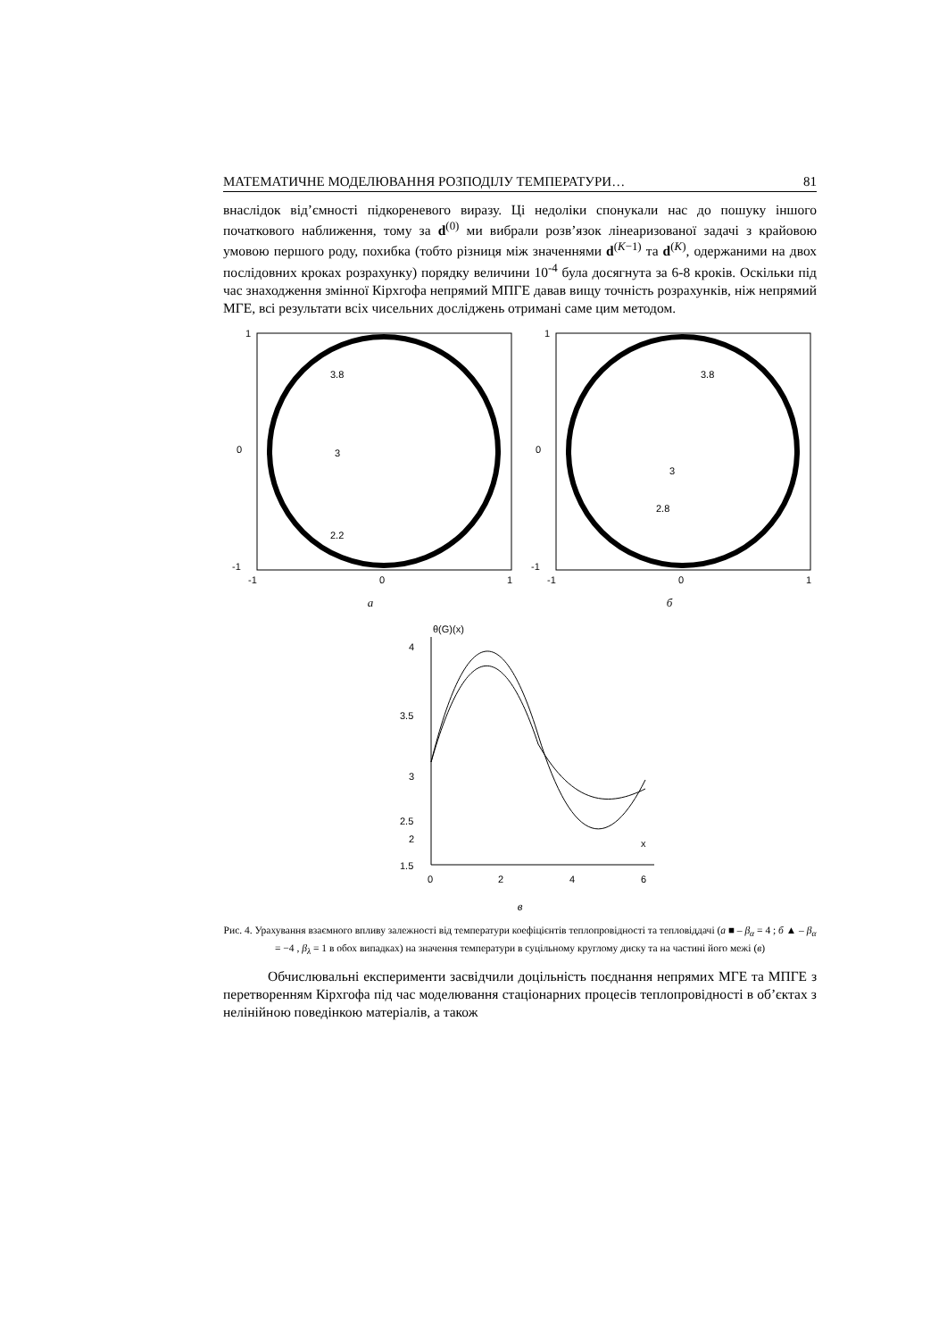МАТЕМАТИЧНЕ МОДЕЛЮВАННЯ РОЗПОДІЛУ ТЕМПЕРАТУРИ… 81
внаслідок від’ємності підкореневого виразу. Ці недоліки спонукали нас до пошуку іншого початкового наближення, тому за d<sup>(0)</sup> ми вибрали розв’язок лінеаризованої задачі з крайовою умовою першого роду, похибка (тобто різниця між значеннями d<sup>(K−1)</sup> та d<sup>(K)</sup>, одержаними на двох послідовних кроках розрахунку) порядку величини 10<sup>-4</sup> була досягнута за 6-8 кроків. Оскільки під час знаходження змінної Кірхгофа непрямий МПГЕ давав вищу точність розрахунків, ніж непрямий МГЕ, всі результати всіх чисельних досліджень отримані саме цим методом.
1
0
-1
-1
0
1
3.8
3
2.2
а
1
0
-1
-1
0
1
3.8
3
2.8
б
θ(G)(x)
4
3.5
3
2.5
2
1.5
0
2
4
6
x
в
Рис. 4. Урахування взаємного впливу залежності від температури коефіцієнтів теплопровідності та тепловіддачі (а ■ – β<sub>α</sub> = 4 ; б ▲ – β<sub>α</sub> = −4 , β<sub>λ</sub> = 1 в обох випадках) на значення температури в суцільному круглому диску та на частині його межі (в)
Обчислювальні експерименти засвідчили доцільність поєднання непрямих МГЕ та МПГЕ з перетворенням Кірхгофа під час моделювання стаціонарних процесів теплопровідності в об’єктах з нелінійною поведінкою матеріалів, а також